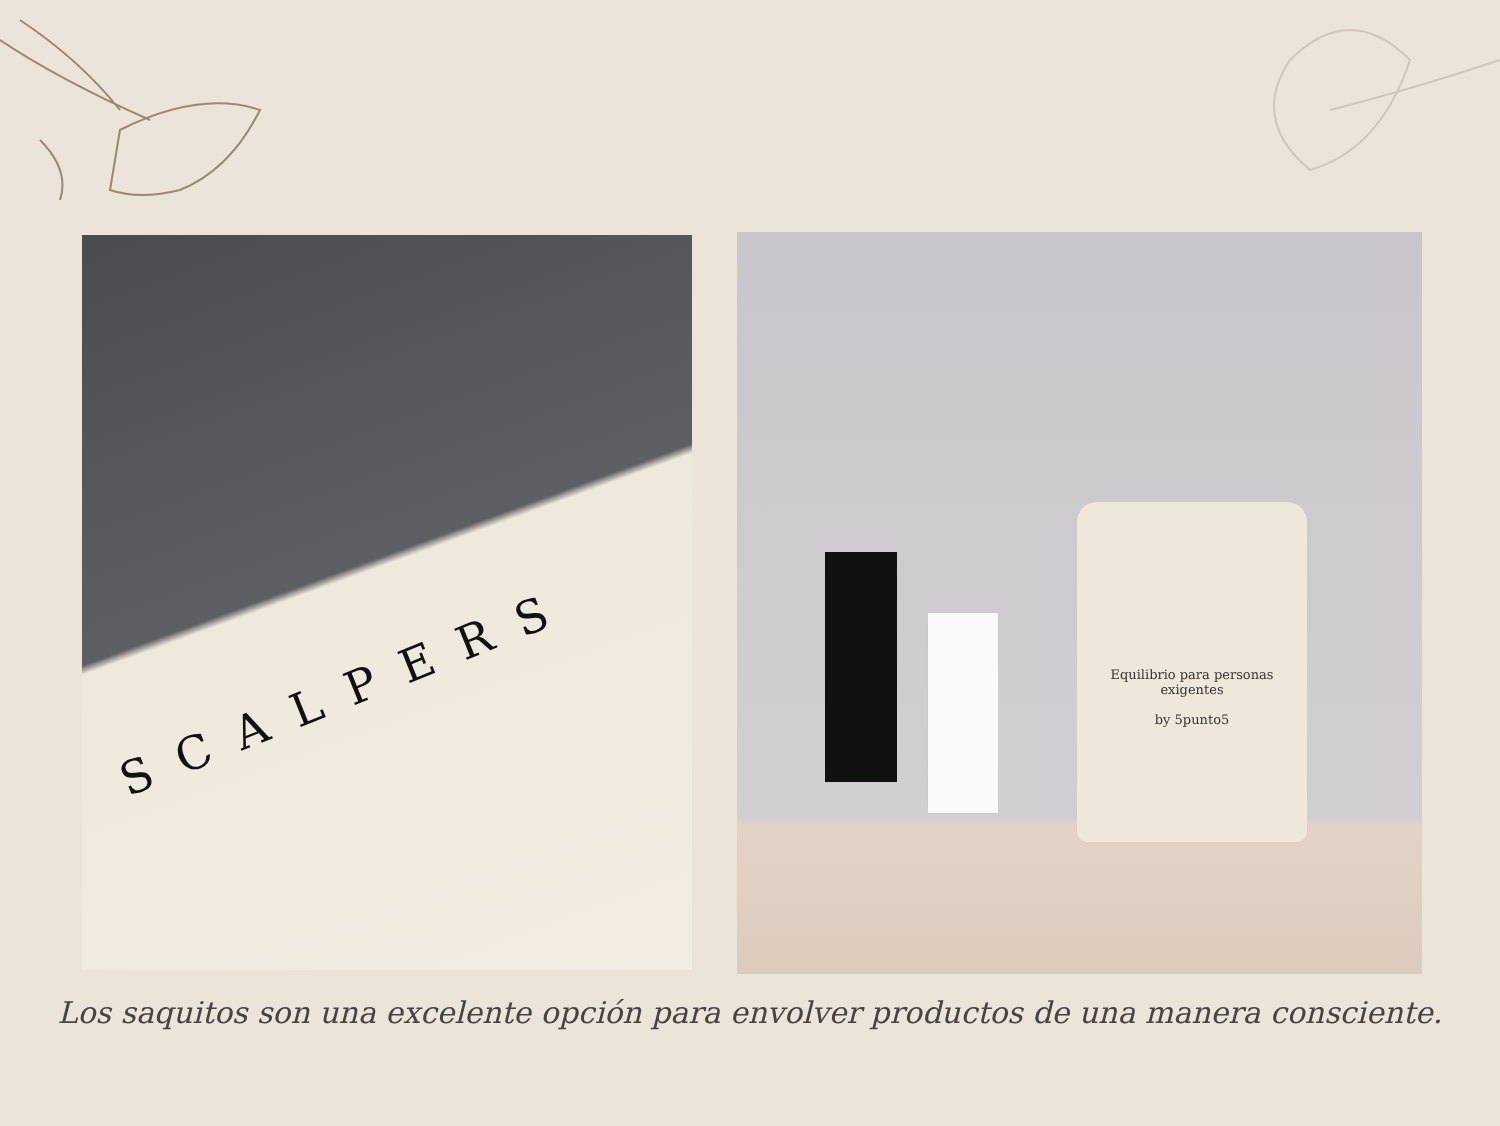SCALPERS
Equilibrio para personas exigentes
by 5punto5
Los saquitos son una excelente opción para envolver productos de una manera consciente.